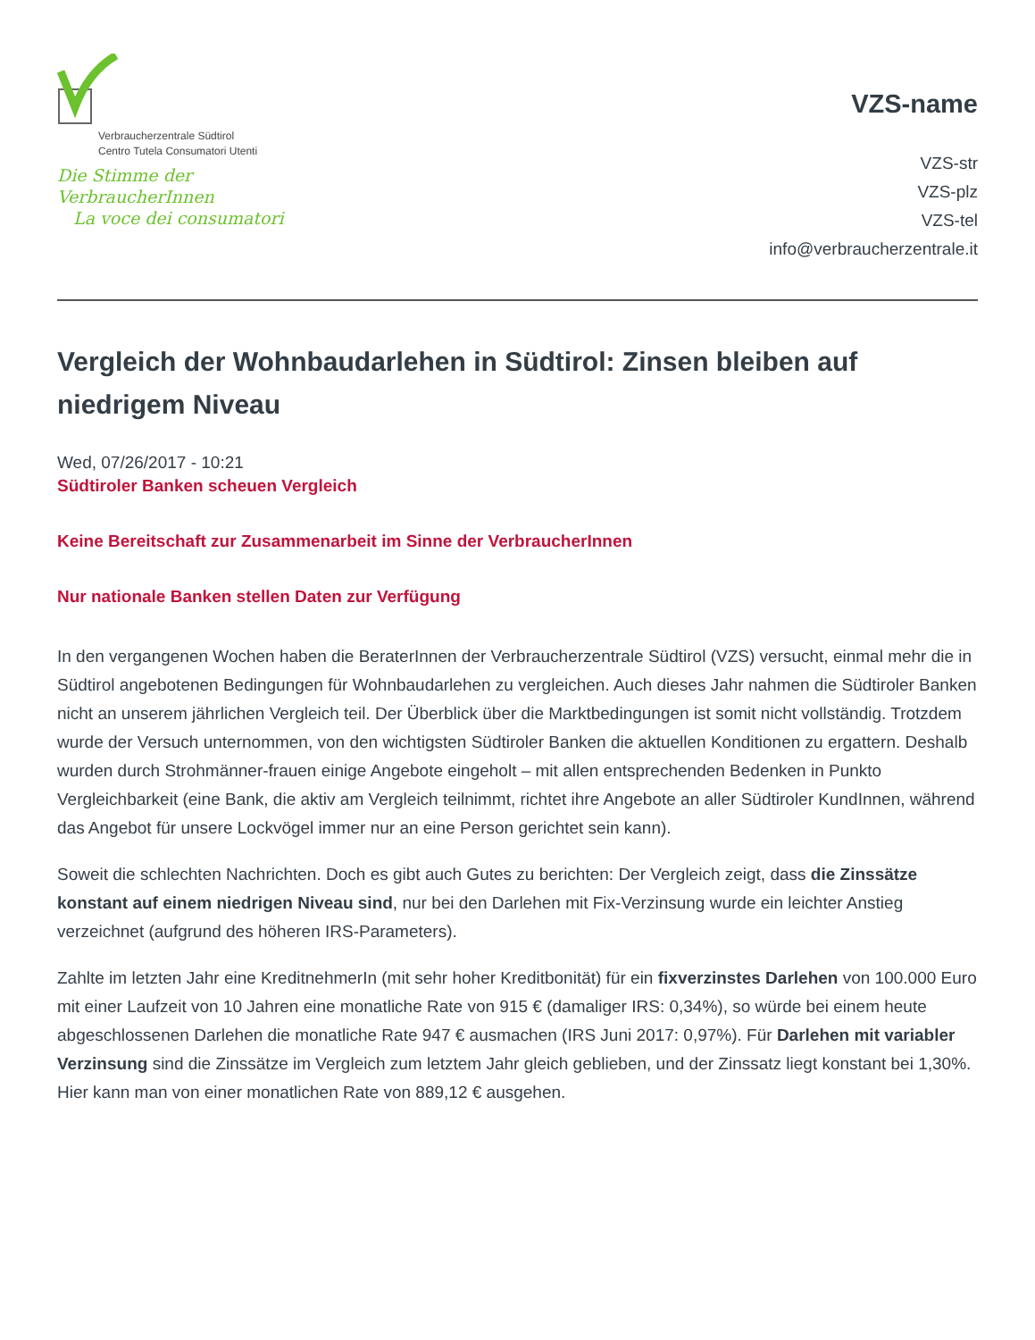Verbraucherzentrale Südtirol
Centro Tutela Consumatori Utenti
Die Stimme der VerbraucherInnen
La voce dei consumatori
VZS-name
VZS-str
VZS-plz
VZS-tel
info@verbraucherzentrale.it
Vergleich der Wohnbaudarlehen in Südtirol: Zinsen bleiben auf niedrigem Niveau
Wed, 07/26/2017 - 10:21
Südtiroler Banken scheuen Vergleich
Keine Bereitschaft zur Zusammenarbeit im Sinne der VerbraucherInnen
Nur nationale Banken stellen Daten zur Verfügung
In den vergangenen Wochen haben die BeraterInnen der Verbraucherzentrale Südtirol (VZS) versucht, einmal mehr die in Südtirol angebotenen Bedingungen für Wohnbaudarlehen zu vergleichen. Auch dieses Jahr nahmen die Südtiroler Banken nicht an unserem jährlichen Vergleich teil. Der Überblick über die Marktbedingungen ist somit nicht vollständig. Trotzdem wurde der Versuch unternommen, von den wichtigsten Südtiroler Banken die aktuellen Konditionen zu ergattern. Deshalb wurden durch Strohmänner-frauen einige Angebote eingeholt – mit allen entsprechenden Bedenken in Punkto Vergleichbarkeit (eine Bank, die aktiv am Vergleich teilnimmt, richtet ihre Angebote an aller Südtiroler KundInnen, während das Angebot für unsere Lockvögel immer nur an eine Person gerichtet sein kann).
Soweit die schlechten Nachrichten. Doch es gibt auch Gutes zu berichten: Der Vergleich zeigt, dass die Zinssätze konstant auf einem niedrigen Niveau sind, nur bei den Darlehen mit Fix-Verzinsung wurde ein leichter Anstieg verzeichnet (aufgrund des höheren IRS-Parameters).
Zahlte im letzten Jahr eine KreditnehmerIn (mit sehr hoher Kreditbonität) für ein fixverzinstes Darlehen von 100.000 Euro mit einer Laufzeit von 10 Jahren eine monatliche Rate von 915 € (damaliger IRS: 0,34%), so würde bei einem heute abgeschlossenen Darlehen die monatliche Rate 947 € ausmachen (IRS Juni 2017: 0,97%). Für Darlehen mit variabler Verzinsung sind die Zinssätze im Vergleich zum letztem Jahr gleich geblieben, und der Zinssatz liegt konstant bei 1,30%. Hier kann man von einer monatlichen Rate von 889,12 € ausgehen.